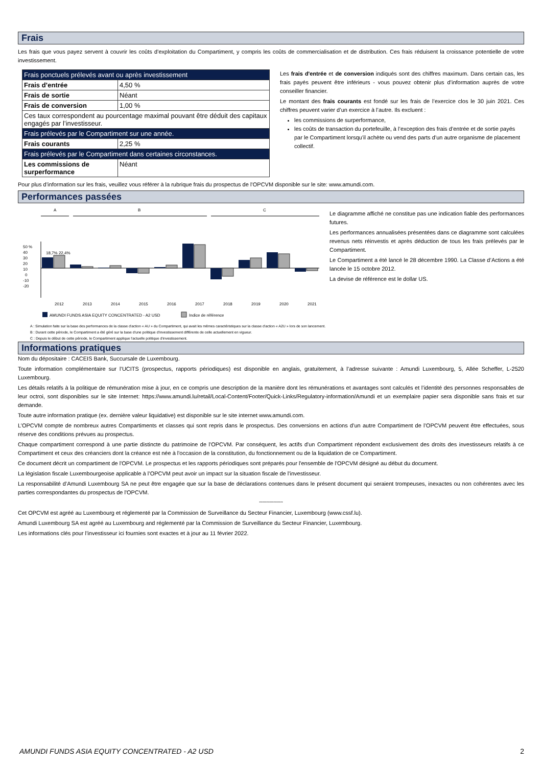Frais
Les frais que vous payez servent à couvrir les coûts d’exploitation du Compartiment, y compris les coûts de commercialisation et de distribution. Ces frais réduisent la croissance potentielle de votre investissement.
| Frais ponctuels prélevés avant ou après investissement | |
| Frais d’entrée | 4,50 % |
| Frais de sortie | Néant |
| Frais de conversion | 1,00 % |
| Ces taux correspondent au pourcentage maximal pouvant être déduit des capitaux engagés par l’investisseur. | |
| Frais prélevés par le Compartiment sur une année. | |
| Frais courants | 2,25 % |
| Frais prélevés par le Compartiment dans certaines circonstances. | |
| Les commissions de surperformance | Néant |
Les frais d'entrée et de conversion indiqués sont des chiffres maximum. Dans certain cas, les frais payés peuvent être inférieurs - vous pouvez obtenir plus d’information auprès de votre conseiller financier.
Le montant des frais courants est fondé sur les frais de l’exercice clos le 30 juin 2021. Ces chiffres peuvent varier d’un exercice à l’autre. Ils excluent :
les commissions de surperformance,
les coûts de transaction du portefeuille, à l’exception des frais d’entrée et de sortie payés par le Compartiment lorsqu’il achète ou vend des parts d’un autre organisme de placement collectif.
Pour plus d’information sur les frais, veuillez vous référer à la rubrique frais du prospectus de l’OPCVM disponible sur le site: www.amundi.com.
Performances passées
A
B
C
50 %
40
30
20
10
0
-10
-20
18,7% 22,4%
2012
2013
2014
2015
2016
2017
2018
2019
2020
2021
AMUNDI FUNDS ASIA EQUITY CONCENTRATED - A2 USD
Indice de référence
Le diagramme affiché ne constitue pas une indication fiable des performances futures.
Les performances annualisées présentées dans ce diagramme sont calculées revenus nets réinvestis et après déduction de tous les frais prélevés par le Compartiment.
Le Compartiment a été lancé le 28 décembre 1990. La Classe d’Actions a été lancée le 15 octobre 2012.
La devise de référence est le dollar US.
18,7% 22,4% 6,5% 3,1% 0,5% 4,8% -8,9% -9,2% 1,6% 5,4% 43,7% 41,7% -19,8% -14,4% 14,5% 18,2% 28,4% 25,0% -6,5% -4,7%
A : Simulation faite sur la base des performances de la classe d'action « AU » du Compartiment, qui avait les mêmes caractéristiques sur la classe d'action « A2U » lors de son lancement.
B : Durant cette période, le Compartiment a été géré sur la base d'une politique d'investissement différente de celle actuellement en vigueur.
C : Depuis le début de cette période, le Compartiment applique l'actuelle politique d'investissement.
Informations pratiques
Nom du dépositaire : CACEIS Bank, Succursale de Luxembourg.
Toute information complémentaire sur l’UCITS (prospectus, rapports périodiques) est disponible en anglais, gratuitement, à l’adresse suivante : Amundi Luxembourg, 5, Allée Scheffer, L-2520 Luxembourg.
Les détails relatifs à la politique de rémunération mise à jour, en ce compris une description de la manière dont les rémunérations et avantages sont calculés et l’identité des personnes responsables de leur octroi, sont disponibles sur le site Internet: https://www.amundi.lu/retail/Local-Content/Footer/Quick-Links/Regulatory-information/Amundi et un exemplaire papier sera disponible sans frais et sur demande.
Toute autre information pratique (ex. dernière valeur liquidative) est disponible sur le site internet www.amundi.com.
L’OPCVM compte de nombreux autres Compartiments et classes qui sont repris dans le prospectus. Des conversions en actions d’un autre Compartiment de l’OPCVM peuvent être effectuées, sous réserve des conditions prévues au prospectus.
Chaque compartiment correspond à une partie distincte du patrimoine de l'OPCVM. Par conséquent, les actifs d'un Compartiment répondent exclusivement des droits des investisseurs relatifs à ce Compartiment et ceux des créanciers dont la créance est née à l'occasion de la constitution, du fonctionnement ou de la liquidation de ce Compartiment.
Ce document décrit un compartiment de l'OPCVM. Le prospectus et les rapports périodiques sont préparés pour l'ensemble de l'OPCVM désigné au début du document.
La législation fiscale Luxembourgeoise applicable à l’OPCVM peut avoir un impact sur la situation fiscale de l’investisseur.
La responsabilité d’Amundi Luxembourg SA ne peut être engagée que sur la base de déclarations contenues dans le présent document qui seraient trompeuses, inexactes ou non cohérentes avec les parties correspondantes du prospectus de l'OPCVM.
********************
Cet OPCVM est agréé au Luxembourg et réglementé par la Commission de Surveillance du Secteur Financier, Luxembourg (www.cssf.lu).
Amundi Luxembourg SA est agréé au Luxembourg and réglementé par la Commission de Surveillance du Secteur Financier, Luxembourg.
Les informations clés pour l’investisseur ici fournies sont exactes et à jour au 11 février 2022.
AMUNDI FUNDS ASIA EQUITY CONCENTRATED - A2 USD 2